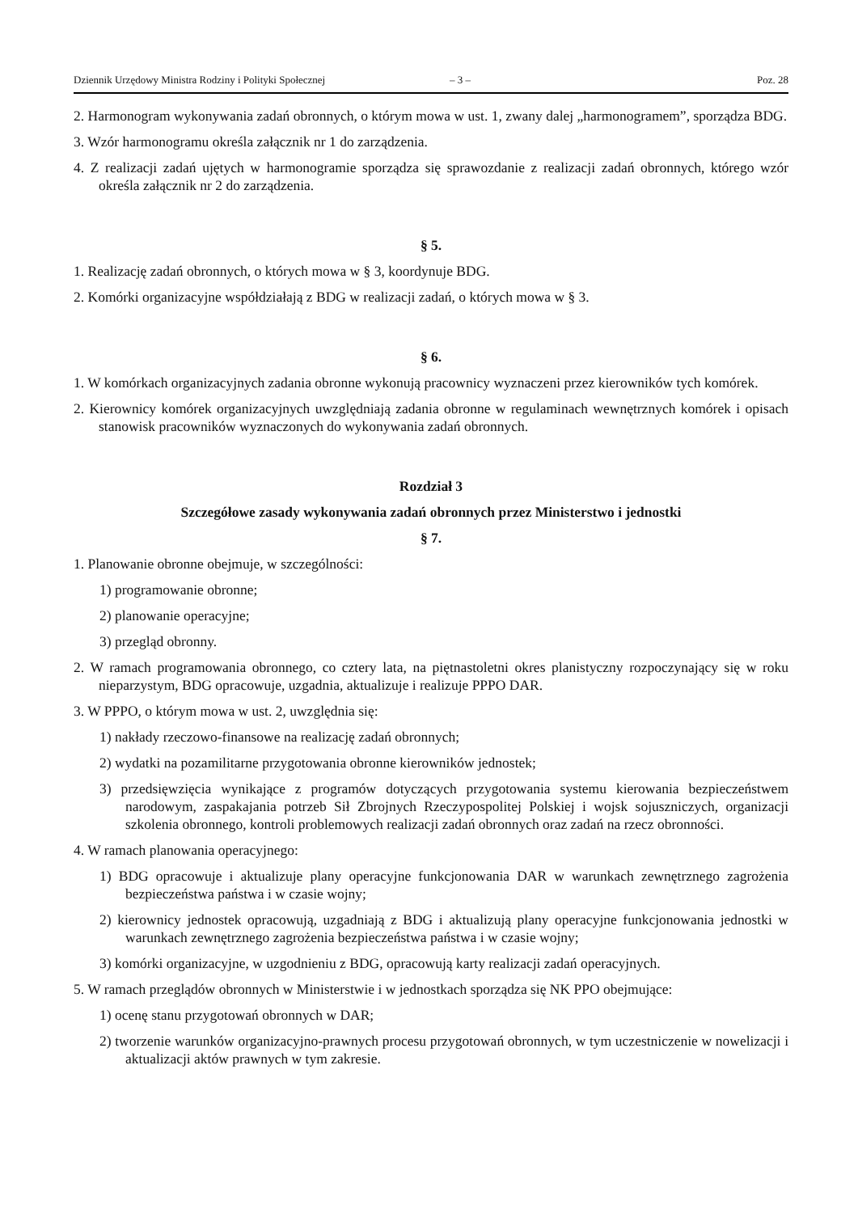Dziennik Urzędowy Ministra Rodziny i Polityki Społecznej – 3 – Poz. 28
2. Harmonogram wykonywania zadań obronnych, o którym mowa w ust. 1, zwany dalej „harmonogramem”, sporządza BDG.
3. Wzór harmonogramu określa załącznik nr 1 do zarządzenia.
4. Z realizacji zadań ujętych w harmonogramie sporządza się sprawozdanie z realizacji zadań obronnych, którego wzór określa załącznik nr 2 do zarządzenia.
§ 5.
1. Realizację zadań obronnych, o których mowa w § 3, koordynuje BDG.
2. Komórki organizacyjne współdziałają z BDG w realizacji zadań, o których mowa w § 3.
§ 6.
1. W komórkach organizacyjnych zadania obronne wykonują pracownicy wyznaczeni przez kierowników tych komórek.
2. Kierownicy komórek organizacyjnych uwzględniają zadania obronne w regulaminach wewnętrznych komórek i opisach stanowisk pracowników wyznaczonych do wykonywania zadań obronnych.
Rozdział 3
Szczegółowe zasady wykonywania zadań obronnych przez Ministerstwo i jednostki
§ 7.
1. Planowanie obronne obejmuje, w szczególności:
1) programowanie obronne;
2) planowanie operacyjne;
3) przegląd obronny.
2. W ramach programowania obronnego, co cztery lata, na piętnastoletni okres planistyczny rozpoczynający się w roku nieparzystym, BDG opracowuje, uzgadnia, aktualizuje i realizuje PPPO DAR.
3. W PPPO, o którym mowa w ust. 2, uwzględnia się:
1) nakłady rzeczowo-finansowe na realizację zadań obronnych;
2) wydatki na pozamilitarne przygotowania obronne kierowników jednostek;
3) przedsięwzięcia wynikające z programów dotyczących przygotowania systemu kierowania bezpieczeństwem narodowym, zaspakajania potrzeb Sił Zbrojnych Rzeczypospolitej Polskiej i wojsk sojuszniczych, organizacji szkolenia obronnego, kontroli problemowych realizacji zadań obronnych oraz zadań na rzecz obronności.
4. W ramach planowania operacyjnego:
1) BDG opracowuje i aktualizuje plany operacyjne funkcjonowania DAR w warunkach zewnętrznego zagrożenia bezpieczeństwa państwa i w czasie wojny;
2) kierownicy jednostek opracowują, uzgadniają z BDG i aktualizują plany operacyjne funkcjonowania jednostki w warunkach zewnętrznego zagrożenia bezpieczeństwa państwa i w czasie wojny;
3) komórki organizacyjne, w uzgodnieniu z BDG, opracowują karty realizacji zadań operacyjnych.
5. W ramach przeglądów obronnych w Ministerstwie i w jednostkach sporządza się NK PPO obejmujące:
1) ocenę stanu przygotowań obronnych w DAR;
2) tworzenie warunków organizacyjno-prawnych procesu przygotowań obronnych, w tym uczestniczenie w nowelizacji i aktualizacji aktów prawnych w tym zakresie.